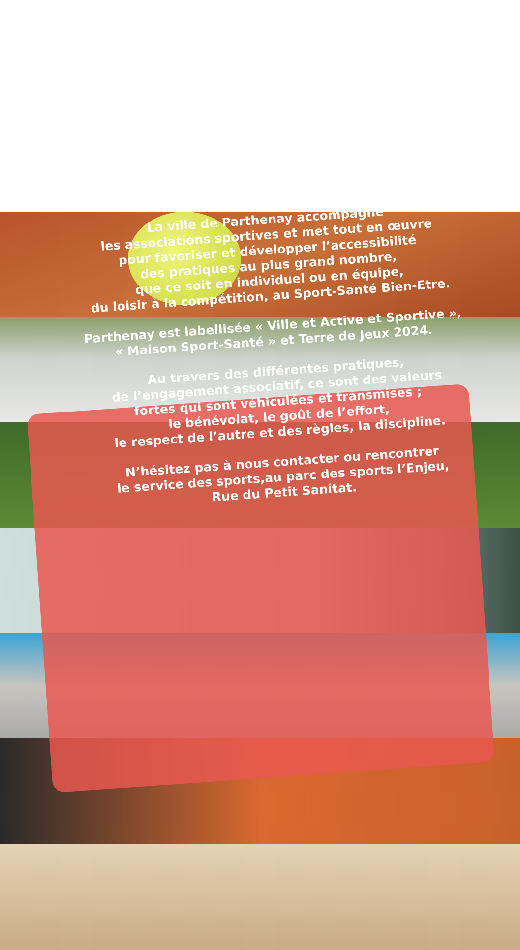La ville de Parthenay accompagne
les associations sportives et met tout en œuvre
pour favoriser et développer l’accessibilité
des pratiques au plus grand nombre,
que ce soit en individuel ou en équipe,
du loisir à la compétition, au Sport-Santé Bien-Etre.
Parthenay est labellisée « Ville et Active et Sportive »,
« Maison Sport-Santé » et Terre de Jeux 2024.
Au travers des différentes pratiques,
de l’engagement associatif, ce sont des valeurs
fortes qui sont véhiculées et transmises ;
le bénévolat, le goût de l’effort,
le respect de l’autre et des règles, la discipline.
N’hésitez pas à nous contacter ou rencontrer
le service des sports,au parc des sports l’Enjeu,
Rue du Petit Sanitat.